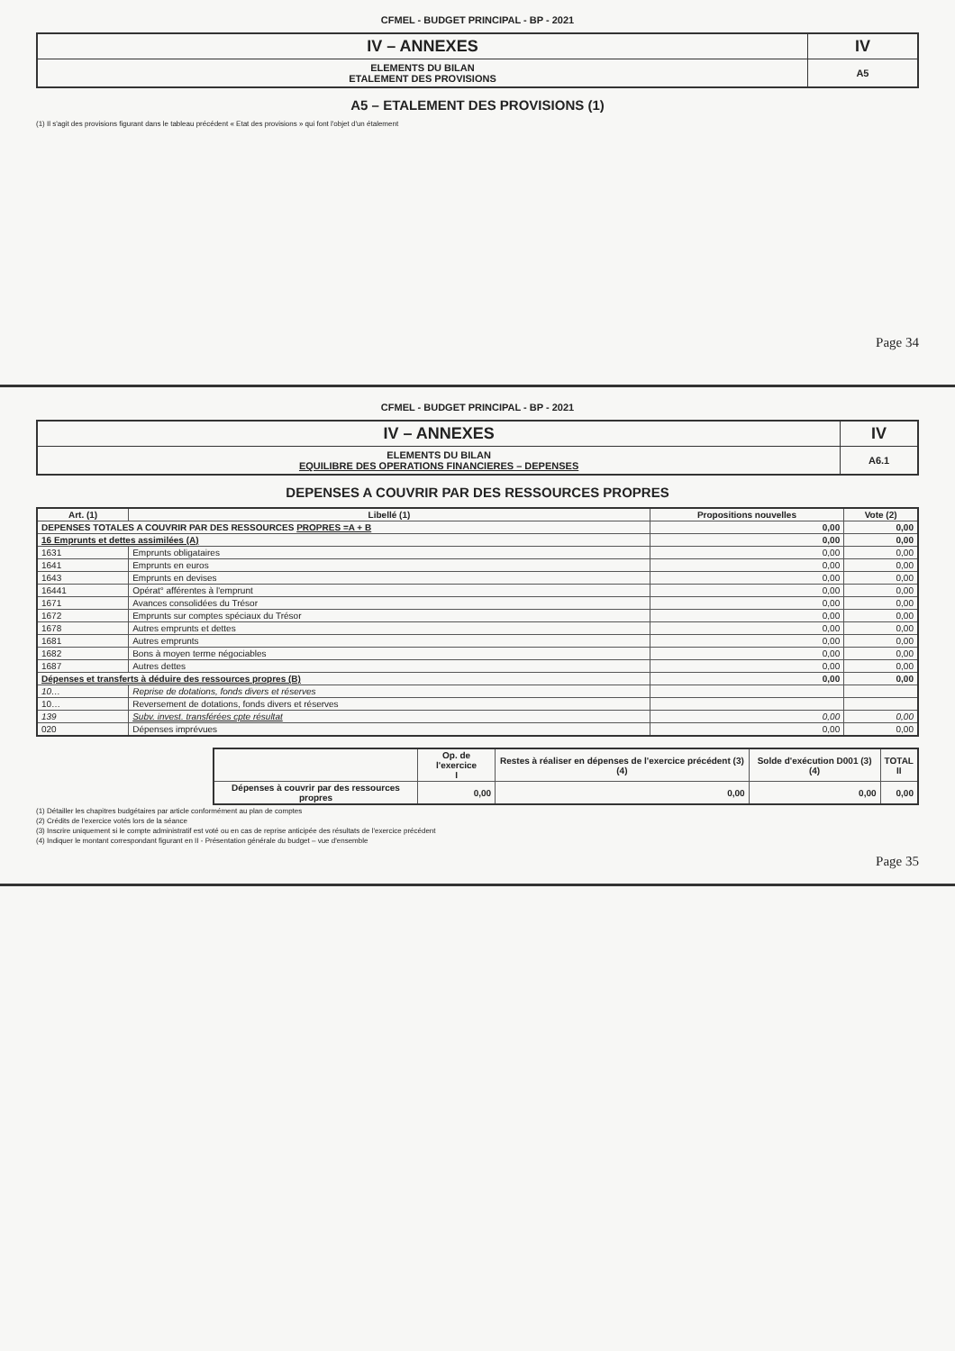CFMEL - BUDGET PRINCIPAL - BP - 2021
| IV – ANNEXES | IV |
| ELEMENTS DU BILAN ETALEMENT DES PROVISIONS | A5 |
A5 – ETALEMENT DES PROVISIONS (1)
(1) Il s'agit des provisions figurant dans le tableau précédent « Etat des provisions » qui font l'objet d'un étalement
Page 34
CFMEL - BUDGET PRINCIPAL - BP - 2021
| IV – ANNEXES | IV |
| ELEMENTS DU BILAN EQUILIBRE DES OPERATIONS FINANCIERES – DEPENSES | A6.1 |
DEPENSES A COUVRIR PAR DES RESSOURCES PROPRES
| Art. (1) | Libellé (1) | Propositions nouvelles | Vote (2) |
| --- | --- | --- | --- |
| DEPENSES TOTALES A COUVRIR PAR DES RESSOURCES PROPRES =A + B | | 0,00 | 0,00 |
| 16 Emprunts et dettes assimilées (A) | | 0,00 | 0,00 |
| 1631 | Emprunts obligataires | 0,00 | 0,00 |
| 1641 | Emprunts en euros | 0,00 | 0,00 |
| 1643 | Emprunts en devises | 0,00 | 0,00 |
| 16441 | Opérat° afférentes à l'emprunt | 0,00 | 0,00 |
| 1671 | Avances consolidées du Trésor | 0,00 | 0,00 |
| 1672 | Emprunts sur comptes spéciaux du Trésor | 0,00 | 0,00 |
| 1678 | Autres emprunts et dettes | 0,00 | 0,00 |
| 1681 | Autres emprunts | 0,00 | 0,00 |
| 1682 | Bons à moyen terme négociables | 0,00 | 0,00 |
| 1687 | Autres dettes | 0,00 | 0,00 |
| Dépenses et transferts à déduire des ressources propres (B) | | 0,00 | 0,00 |
| 10… | Reprise de dotations, fonds divers et réserves | | |
| 10… | Reversement de dotations, fonds divers et réserves | | |
| 139 | Subv. invest. transférées cpte résultat | 0,00 | 0,00 |
| 020 | Dépenses imprévues | 0,00 | 0,00 |
| | Op. de l'exercice I | Restes à réaliser en dépenses de l'exercice précédent (3) (4) | Solde d'exécution D001 (3) (4) | TOTAL II |
| --- | --- | --- | --- | --- |
| Dépenses à couvrir par des ressources propres | 0,00 | 0,00 | 0,00 | 0,00 |
(1) Détailler les chapitres budgétaires par article conformément au plan de comptes
(2) Crédits de l'exercice votés lors de la séance
(3) Inscrire uniquement si le compte administratif est voté ou en cas de reprise anticipée des résultats de l'exercice précédent
(4) Indiquer le montant correspondant figurant en II - Présentation générale du budget – vue d'ensemble
Page 35